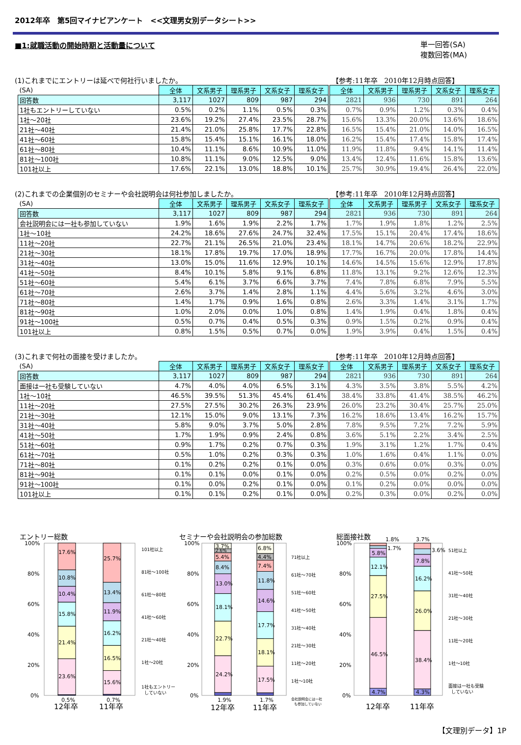2012年卒　第5回マイナビアンケート　<<文理男女別データシート>>
■1:就職活動の開始時期と活動量について
単一回答(SA)
複数回答(MA)
(1)これまでにエントリーは延べで何社行いましたか。
【参考:11年卒　2010年12月時点回答】
| (SA) | 全体 | 文系男子 | 理系男子 | 文系女子 | 理系女子 | | 全体 | 文系男子 | 理系男子 | 文系女子 | 理系女子 |
| 回答数 | 3,117 | 1027 | 809 | 987 | 294 | | 2821 | 936 | 730 | 891 | 264 |
| 1社もエントリーしていない | 0.5% | 0.2% | 1.1% | 0.5% | 0.3% | | 0.7% | 0.9% | 1.2% | 0.3% | 0.4% |
| 1社～20社 | 23.6% | 19.2% | 27.4% | 23.5% | 28.7% | | 15.6% | 13.3% | 20.0% | 13.6% | 18.6% |
| 21社～40社 | 21.4% | 21.0% | 25.8% | 17.7% | 22.8% | | 16.5% | 15.4% | 21.0% | 14.0% | 16.5% |
| 41社～60社 | 15.8% | 15.4% | 15.1% | 16.1% | 18.0% | | 16.2% | 15.4% | 17.4% | 15.8% | 17.4% |
| 61社～80社 | 10.4% | 11.1% | 8.6% | 10.9% | 11.0% | | 11.9% | 11.8% | 9.4% | 14.1% | 11.4% |
| 81社～100社 | 10.8% | 11.1% | 9.0% | 12.5% | 9.0% | | 13.4% | 12.4% | 11.6% | 15.8% | 13.6% |
| 101社以上 | 17.6% | 22.1% | 13.0% | 18.8% | 10.1% | | 25.7% | 30.9% | 19.4% | 26.4% | 22.0% |
(2)これまでの企業個別のセミナーや会社説明会は何社参加しましたか。
【参考:11年卒　2010年12月時点回答】
| (SA) | 全体 | 文系男子 | 理系男子 | 文系女子 | 理系女子 | | 全体 | 文系男子 | 理系男子 | 文系女子 | 理系女子 |
| 回答数 | 3,117 | 1027 | 809 | 987 | 294 | | 2821 | 936 | 730 | 891 | 264 |
| 会社説明会には一社も参加していない | 1.9% | 1.6% | 1.9% | 2.2% | 1.7% | | 1.7% | 1.9% | 1.8% | 1.2% | 2.5% |
| 1社～10社 | 24.2% | 18.6% | 27.6% | 24.7% | 32.4% | | 17.5% | 15.1% | 20.4% | 17.4% | 18.6% |
| 11社～20社 | 22.7% | 21.1% | 26.5% | 21.0% | 23.4% | | 18.1% | 14.7% | 20.6% | 18.2% | 22.9% |
| 21社～30社 | 18.1% | 17.8% | 19.7% | 17.0% | 18.9% | | 17.7% | 16.7% | 20.0% | 17.8% | 14.4% |
| 31社～40社 | 13.0% | 15.0% | 11.6% | 12.9% | 10.1% | | 14.6% | 14.5% | 15.6% | 12.9% | 17.8% |
| 41社～50社 | 8.4% | 10.1% | 5.8% | 9.1% | 6.8% | | 11.8% | 13.1% | 9.2% | 12.6% | 12.3% |
| 51社～60社 | 5.4% | 6.1% | 3.7% | 6.6% | 3.7% | | 7.4% | 7.8% | 6.8% | 7.9% | 5.5% |
| 61社～70社 | 2.6% | 3.7% | 1.4% | 2.8% | 1.1% | | 4.4% | 5.6% | 3.2% | 4.6% | 3.0% |
| 71社～80社 | 1.4% | 1.7% | 0.9% | 1.6% | 0.8% | | 2.6% | 3.3% | 1.4% | 3.1% | 1.7% |
| 81社～90社 | 1.0% | 2.0% | 0.0% | 1.0% | 0.8% | | 1.4% | 1.9% | 0.4% | 1.8% | 0.4% |
| 91社～100社 | 0.5% | 0.7% | 0.4% | 0.5% | 0.3% | | 0.9% | 1.5% | 0.2% | 0.9% | 0.4% |
| 101社以上 | 0.8% | 1.5% | 0.5% | 0.7% | 0.0% | | 1.9% | 3.9% | 0.4% | 1.5% | 0.4% |
(3)これまで何社の面接を受けましたか。
【参考:11年卒　2010年12月時点回答】
| (SA) | 全体 | 文系男子 | 理系男子 | 文系女子 | 理系女子 | | 全体 | 文系男子 | 理系男子 | 文系女子 | 理系女子 |
| 回答数 | 3,117 | 1027 | 809 | 987 | 294 | | 2821 | 936 | 730 | 891 | 264 |
| 面接は一社も受験していない | 4.7% | 4.0% | 4.0% | 6.5% | 3.1% | | 4.3% | 3.5% | 3.8% | 5.5% | 4.2% |
| 1社～10社 | 46.5% | 39.5% | 51.3% | 45.4% | 61.4% | | 38.4% | 33.8% | 41.4% | 38.5% | 46.2% |
| 11社～20社 | 27.5% | 27.5% | 30.2% | 26.3% | 23.9% | | 26.0% | 23.2% | 30.4% | 25.7% | 25.0% |
| 21社～30社 | 12.1% | 15.0% | 9.0% | 13.1% | 7.3% | | 16.2% | 18.6% | 13.4% | 16.2% | 15.7% |
| 31社～40社 | 5.8% | 9.0% | 3.7% | 5.0% | 2.8% | | 7.8% | 9.5% | 7.2% | 7.2% | 5.9% |
| 41社～50社 | 1.7% | 1.9% | 0.9% | 2.4% | 0.8% | | 3.6% | 5.1% | 2.2% | 3.4% | 2.5% |
| 51社～60社 | 0.9% | 1.7% | 0.2% | 0.7% | 0.3% | | 1.9% | 3.1% | 1.2% | 1.7% | 0.4% |
| 61社～70社 | 0.5% | 1.0% | 0.2% | 0.3% | 0.3% | | 1.0% | 1.6% | 0.4% | 1.1% | 0.0% |
| 71社～80社 | 0.1% | 0.2% | 0.2% | 0.1% | 0.0% | | 0.3% | 0.6% | 0.0% | 0.3% | 0.0% |
| 81社～90社 | 0.1% | 0.1% | 0.0% | 0.1% | 0.0% | | 0.2% | 0.5% | 0.0% | 0.2% | 0.0% |
| 91社～100社 | 0.1% | 0.0% | 0.2% | 0.1% | 0.0% | | 0.1% | 0.2% | 0.0% | 0.0% | 0.0% |
| 101社以上 | 0.1% | 0.1% | 0.2% | 0.1% | 0.0% | | 0.2% | 0.3% | 0.0% | 0.2% | 0.0% |
エントリー総数
100%
80%
60%
40%
20%
0%
17.6%
10.8%
10.4%
15.8%
21.4%
23.6%
0.5%
25.7%
13.4%
11.9%
16.2%
16.5%
15.6%
0.7%
12年卒
11年卒
101社以上
81社～100社
61社～80社
41社～60社
21社～40社
1社～20社
1社もエントリー
していない
セミナーや会社説明会の参加総数
100%
80%
60%
40%
20%
0%
3.7%
2.6%
5.4%
8.4%
13.0%
18.1%
22.7%
24.2%
1.9%
6.8%
4.4%
7.4%
11.8%
14.6%
17.7%
18.1%
17.5%
1.7%
12年卒
11年卒
71社以上
61社～70社
51社～60社
41社～50社
31社～40社
21社～30社
11社～20社
1社～10社
会社説明会には一社
も参加していない
総面接社数
100%
80%
60%
40%
20%
0%
1.8%
1.7%
5.8%
12.1%
27.5%
46.5%
4.7%
3.7%
3.6%
7.8%
16.2%
26.0%
38.4%
4.3%
12年卒
11年卒
51社以上
41社～50社
31社～40社
21社～30社
11社～20社
1社～10社
面接は一社も受験
していない
【文理別データ】1P